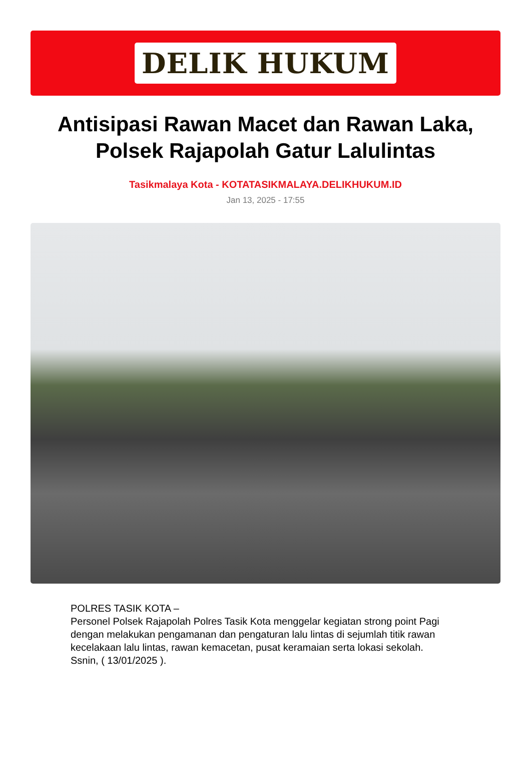DELIK HUKUM
Antisipasi Rawan Macet dan Rawan Laka, Polsek Rajapolah Gatur Lalulintas
Tasikmalaya Kota - KOTATASIKMALAYA.DELIKHUKUM.ID
Jan 13, 2025 - 17:55
POLRES TASIK KOTA –
Personel Polsek Rajapolah Polres Tasik Kota menggelar kegiatan strong point Pagi dengan melakukan pengamanan dan pengaturan lalu lintas di sejumlah titik rawan kecelakaan lalu lintas, rawan kemacetan, pusat keramaian serta lokasi sekolah.
Ssnin, ( 13/01/2025 ).